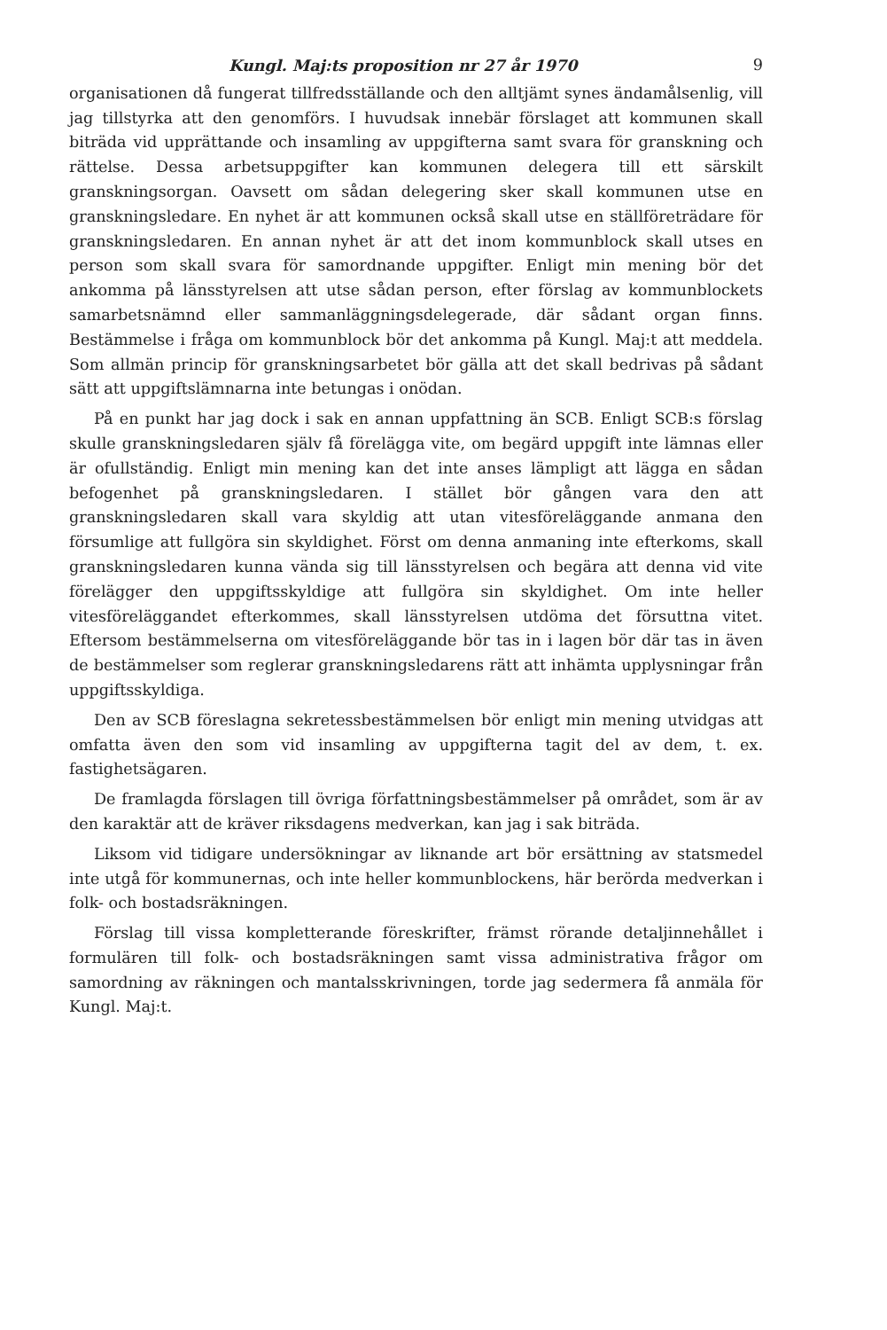Kungl. Maj:ts proposition nr 27 år 1970 9
organisationen då fungerat tillfredsställande och den alltjämt synes ändamålsenlig, vill jag tillstyrka att den genomförs. I huvudsak innebär förslaget att kommunen skall biträda vid upprättande och insamling av uppgifterna samt svara för granskning och rättelse. Dessa arbetsuppgifter kan kommunen delegera till ett särskilt granskningsorgan. Oavsett om sådan delegering sker skall kommunen utse en granskningsledare. En nyhet är att kommunen också skall utse en ställföreträdare för granskningsledaren. En annan nyhet är att det inom kommunblock skall utses en person som skall svara för samordnande uppgifter. Enligt min mening bör det ankomma på länsstyrelsen att utse sådan person, efter förslag av kommunblockets samarbetsnämnd eller sammanläggningsdelegerade, där sådant organ finns. Bestämmelse i fråga om kommunblock bör det ankomma på Kungl. Maj:t att meddela. Som allmän princip för granskningsarbetet bör gälla att det skall bedrivas på sådant sätt att uppgiftslämnarna inte betungas i onödan.
På en punkt har jag dock i sak en annan uppfattning än SCB. Enligt SCB:s förslag skulle granskningsledaren själv få förelägga vite, om begärd uppgift inte lämnas eller är ofullständig. Enligt min mening kan det inte anses lämpligt att lägga en sådan befogenhet på granskningsledaren. I stället bör gången vara den att granskningsledaren skall vara skyldig att utan vitesföreläggande anmana den försumlige att fullgöra sin skyldighet. Först om denna anmaning inte efterkoms, skall granskningsledaren kunna vända sig till länsstyrelsen och begära att denna vid vite förelägger den uppgiftsskyldige att fullgöra sin skyldighet. Om inte heller vitesföreläggandet efterkommes, skall länsstyrelsen utdöma det försuttna vitet. Eftersom bestämmelserna om vitesföreläggande bör tas in i lagen bör där tas in även de bestämmelser som reglerar granskningsledarens rätt att inhämta upplysningar från uppgiftsskyldiga.
Den av SCB föreslagna sekretessbestämmelsen bör enligt min mening utvidgas att omfatta även den som vid insamling av uppgifterna tagit del av dem, t. ex. fastighetsägaren.
De framlagda förslagen till övriga författningsbestämmelser på området, som är av den karaktär att de kräver riksdagens medverkan, kan jag i sak biträda.
Liksom vid tidigare undersökningar av liknande art bör ersättning av statsmedel inte utgå för kommunernas, och inte heller kommunblockens, här berörda medverkan i folk- och bostadsräkningen.
Förslag till vissa kompletterande föreskrifter, främst rörande detaljinnehållet i formulären till folk- och bostadsräkningen samt vissa administrativa frågor om samordning av räkningen och mantalsskrivningen, torde jag sedermera få anmäla för Kungl. Maj:t.